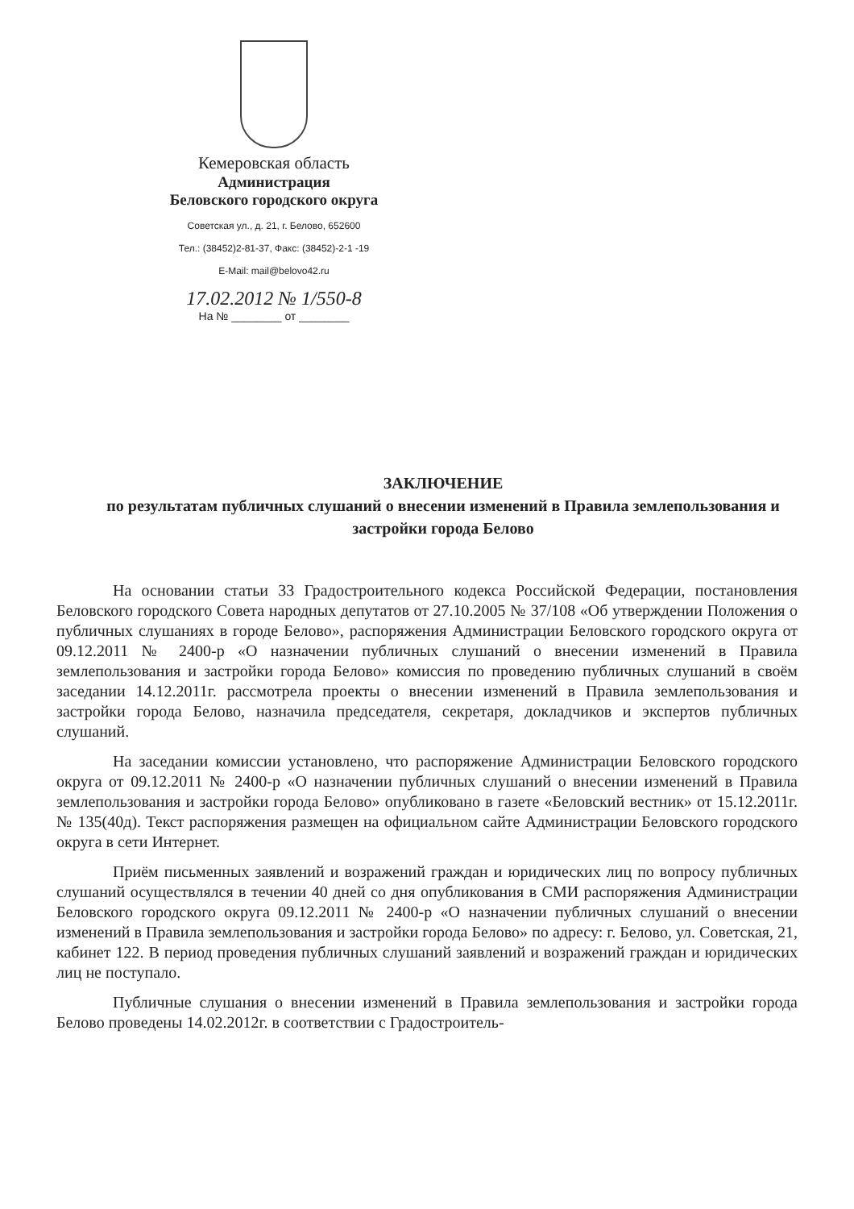Кемеровская область
Администрация
Беловского городского округа
Советская ул., д. 21, г. Белово, 652600
Тел.: (38452)2-81-37, Факс: (38452)-2-1 -19
E-Mail: mail@belovo42.ru
17.02.2012 № 1/550-8
На № ________ от ________
ЗАКЛЮЧЕНИЕ
по результатам публичных слушаний о внесении изменений в Правила землепользования и застройки города Белово
На основании статьи 33 Градостроительного кодекса Российской Федерации, постановления Беловского городского Совета народных депутатов от 27.10.2005 № 37/108 «Об утверждении Положения о публичных слушаниях в городе Белово», распоряжения Администрации Беловского городского округа от 09.12.2011 № 2400-р «О назначении публичных слушаний о внесении изменений в Правила землепользования и застройки города Белово» комиссия по проведению публичных слушаний в своём заседании 14.12.2011г. рассмотрела проекты о внесении изменений в Правила землепользования и застройки города Белово, назначила председателя, секретаря, докладчиков и экспертов публичных слушаний.
На заседании комиссии установлено, что распоряжение Администрации Беловского городского округа от 09.12.2011 № 2400-р «О назначении публичных слушаний о внесении изменений в Правила землепользования и застройки города Белово» опубликовано в газете «Беловский вестник» от 15.12.2011г. № 135(40д). Текст распоряжения размещен на официальном сайте Администрации Беловского городского округа в сети Интернет.
Приём письменных заявлений и возражений граждан и юридических лиц по вопросу публичных слушаний осуществлялся в течении 40 дней со дня опубликования в СМИ распоряжения Администрации Беловского городского округа 09.12.2011 № 2400-р «О назначении публичных слушаний о внесении изменений в Правила землепользования и застройки города Белово» по адресу: г. Белово, ул. Советская, 21, кабинет 122. В период проведения публичных слушаний заявлений и возражений граждан и юридических лиц не поступало.
Публичные слушания о внесении изменений в Правила землепользования и застройки города Белово проведены 14.02.2012г. в соответствии с Градостроитель-